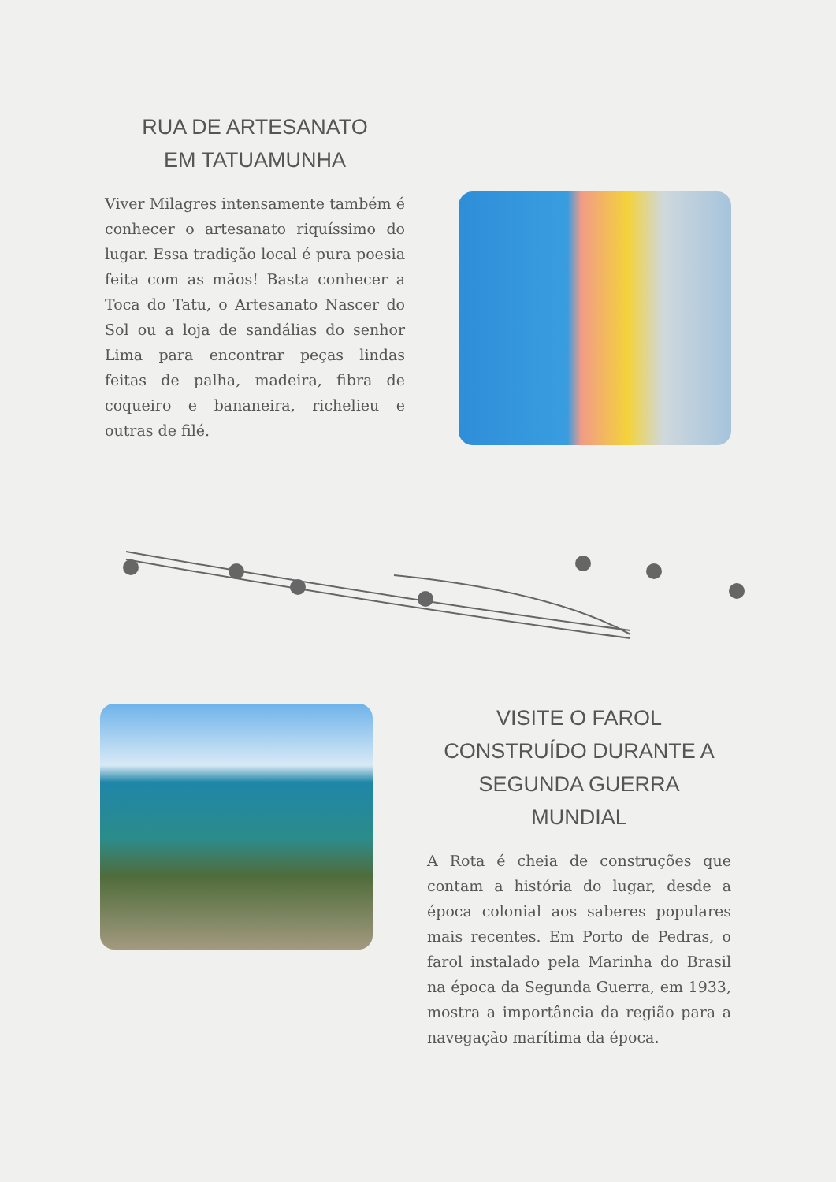RUA DE ARTESANATO
EM TATUAMUNHA
Viver Milagres intensamente também é conhecer o artesanato riquíssimo do lugar. Essa tradição local é pura poesia feita com as mãos! Basta conhecer a Toca do Tatu, o Artesanato Nascer do Sol ou a loja de sandálias do senhor Lima para encontrar peças lindas feitas de palha, madeira, fibra de coqueiro e bananeira, richelieu e outras de filé.
VISITE O FAROL
CONSTRUÍDO DURANTE A
SEGUNDA GUERRA
MUNDIAL
A Rota é cheia de construções que contam a história do lugar, desde a época colonial aos saberes populares mais recentes. Em Porto de Pedras, o farol instalado pela Marinha do Brasil na época da Segunda Guerra, em 1933, mostra a importância da região para a navegação marítima da época.